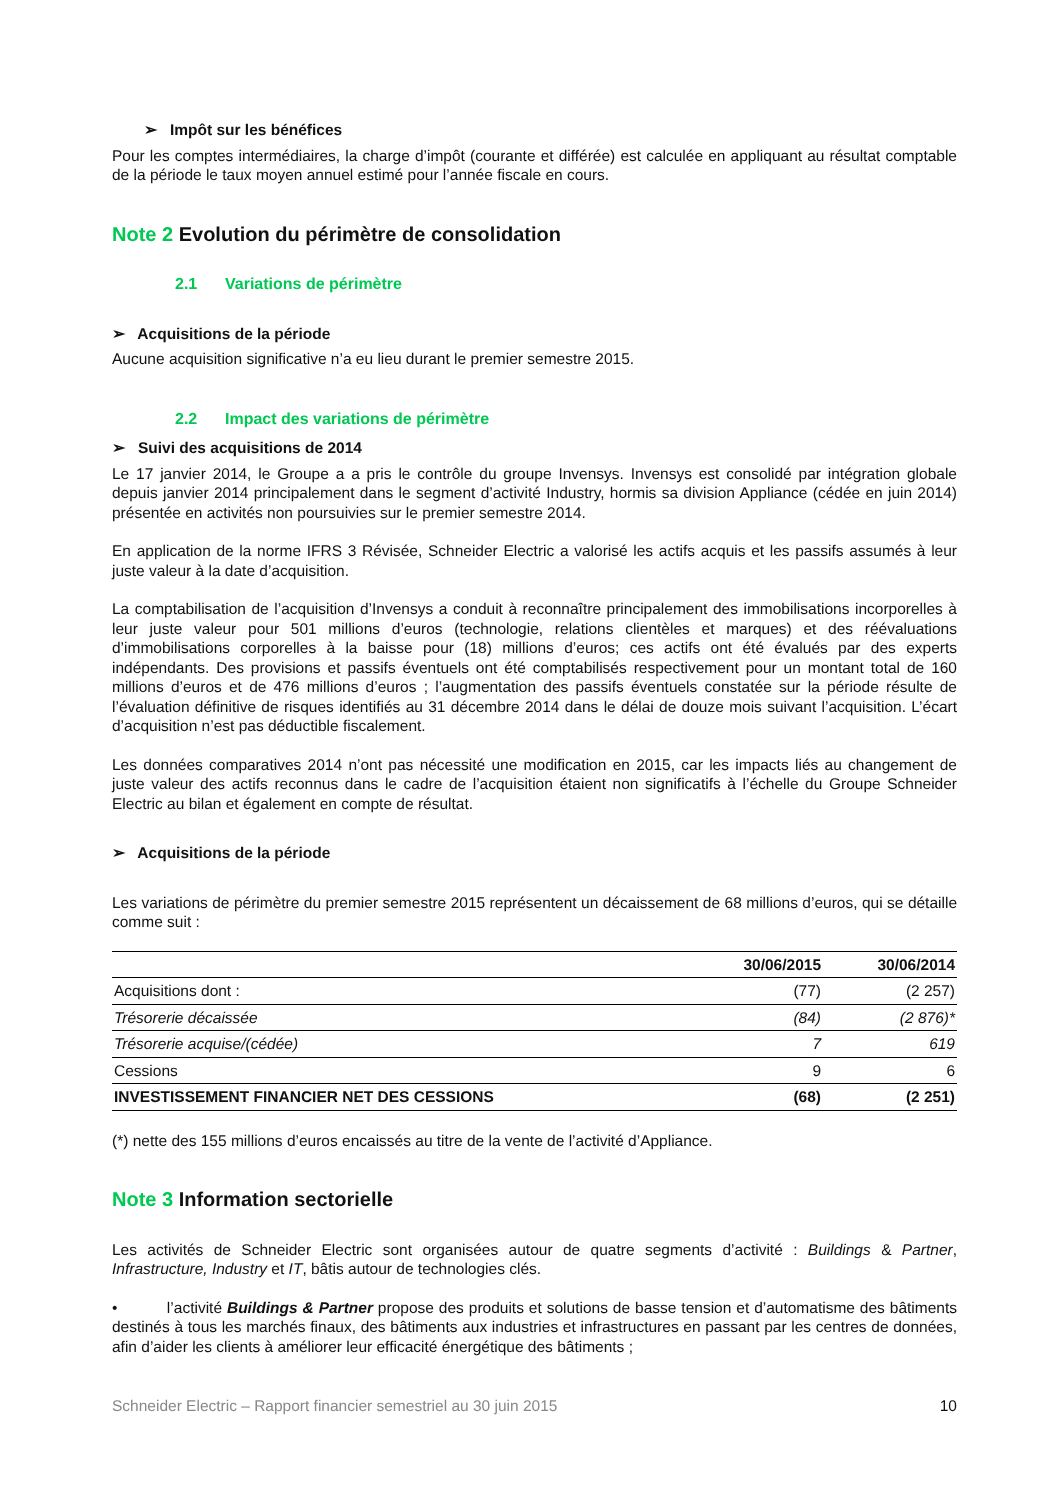➢ Impôt sur les bénéfices
Pour les comptes intermédiaires, la charge d’impôt (courante et différée) est calculée en appliquant au résultat comptable de la période le taux moyen annuel estimé pour l’année fiscale en cours.
Note 2 Evolution du périmètre de consolidation
2.1 Variations de périmètre
➢ Acquisitions de la période
Aucune acquisition significative n’a eu lieu durant le premier semestre 2015.
2.2 Impact des variations de périmètre
➢ Suivi des acquisitions de 2014
Le 17 janvier 2014, le Groupe a a pris le contrôle du groupe Invensys. Invensys est consolidé par intégration globale depuis janvier 2014 principalement dans le segment d’activité Industry, hormis sa division Appliance (cédée en juin 2014) présentée en activités non poursuivies sur le premier semestre 2014.
En application de la norme IFRS 3 Révisée, Schneider Electric a valorisé les actifs acquis et les passifs assumés à leur juste valeur à la date d’acquisition.
La comptabilisation de l’acquisition d’Invensys a conduit à reconnaître principalement des immobilisations incorporelles à leur juste valeur pour 501 millions d’euros (technologie, relations clientèles et marques) et des réévaluations d’immobilisations corporelles à la baisse pour (18) millions d’euros; ces actifs ont été évalués par des experts indépendants. Des provisions et passifs éventuels ont été comptabilisés respectivement pour un montant total de 160 millions d’euros et de 476 millions d’euros ; l’augmentation des passifs éventuels constatée sur la période résulte de l’évaluation définitive de risques identifiés au 31 décembre 2014 dans le délai de douze mois suivant l’acquisition. L’écart d’acquisition n’est pas déductible fiscalement.
Les données comparatives 2014 n’ont pas nécessité une modification en 2015, car les impacts liés au changement de juste valeur des actifs reconnus dans le cadre de l’acquisition étaient non significatifs à l’échelle du Groupe Schneider Electric au bilan et également en compte de résultat.
➢ Acquisitions de la période
Les variations de périmètre du premier semestre 2015 représentent un décaissement de 68 millions d’euros, qui se détaille comme suit :
| | 30/06/2015 | 30/06/2014 |
| --- | --- | --- |
| Acquisitions dont : | (77) | (2 257) |
| Trésorerie décaissée | (84) | (2 876)* |
| Trésorerie acquise/(cédée) | 7 | 619 |
| Cessions | 9 | 6 |
| INVESTISSEMENT FINANCIER NET DES CESSIONS | (68) | (2 251) |
(*) nette des 155 millions d’euros encaissés au titre de la vente de l’activité d’Appliance.
Note 3 Information sectorielle
Les activités de Schneider Electric sont organisées autour de quatre segments d’activité : Buildings & Partner, Infrastructure, Industry et IT, bâtis autour de technologies clés.
• l’activité Buildings & Partner propose des produits et solutions de basse tension et d’automatisme des bâtiments destinés à tous les marchés finaux, des bâtiments aux industries et infrastructures en passant par les centres de données, afin d’aider les clients à améliorer leur efficacité énergétique des bâtiments ;
Schneider Electric – Rapport financier semestriel au 30 juin 2015 10